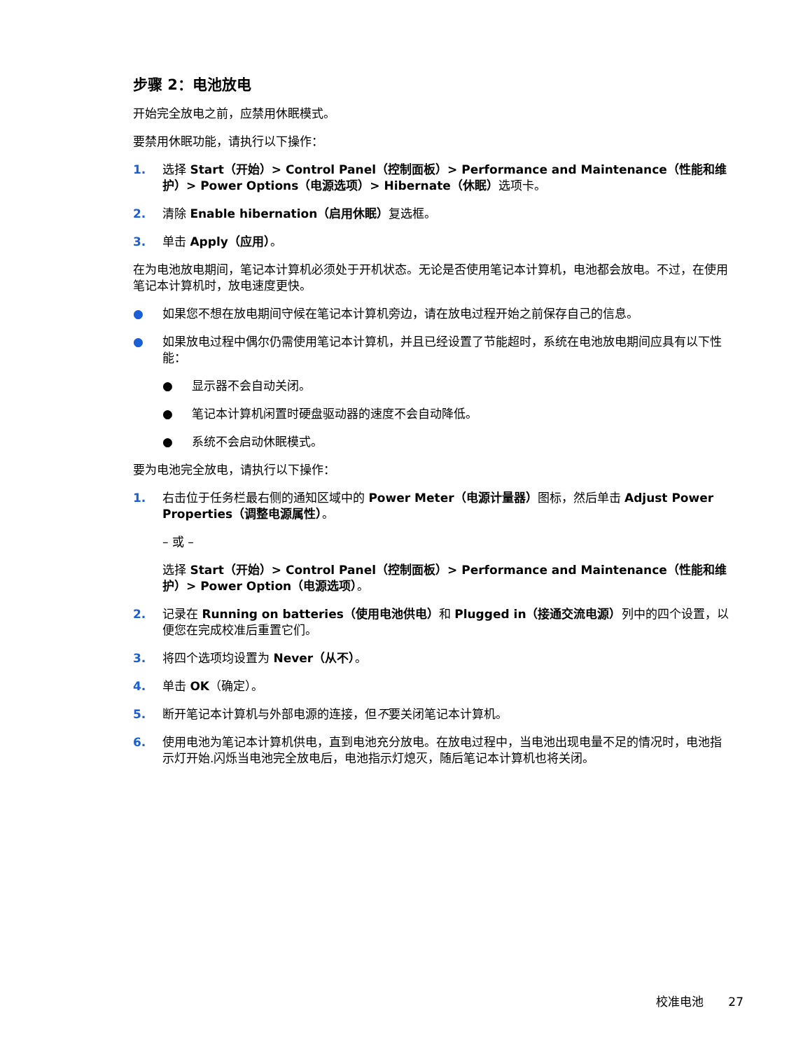步骤 2：电池放电
开始完全放电之前，应禁用休眠模式。
要禁用休眠功能，请执行以下操作：
1. 选择 Start（开始）> Control Panel（控制面板）> Performance and Maintenance（性能和维护）> Power Options（电源选项）> Hibernate（休眠）选项卡。
2. 清除 Enable hibernation（启用休眠）复选框。
3. 单击 Apply（应用）。
在为电池放电期间，笔记本计算机必须处于开机状态。无论是否使用笔记本计算机，电池都会放电。不过，在使用笔记本计算机时，放电速度更快。
● 如果您不想在放电期间守候在笔记本计算机旁边，请在放电过程开始之前保存自己的信息。
● 如果放电过程中偶尔仍需使用笔记本计算机，并且已经设置了节能超时，系统在电池放电期间应具有以下性能：
● 显示器不会自动关闭。
● 笔记本计算机闲置时硬盘驱动器的速度不会自动降低。
● 系统不会启动休眠模式。
要为电池完全放电，请执行以下操作：
1. 右击位于任务栏最右侧的通知区域中的 Power Meter（电源计量器）图标，然后单击 Adjust Power Properties（调整电源属性）。
– 或 –
选择 Start（开始）> Control Panel（控制面板）> Performance and Maintenance（性能和维护）> Power Option（电源选项）。
2. 记录在 Running on batteries（使用电池供电）和 Plugged in（接通交流电源）列中的四个设置，以便您在完成校准后重置它们。
3. 将四个选项均设置为 Never（从不）。
4. 单击 OK（确定）。
5. 断开笔记本计算机与外部电源的连接，但不要关闭笔记本计算机。
6. 使用电池为笔记本计算机供电，直到电池充分放电。在放电过程中，当电池出现电量不足的情况时，电池指示灯开始.闪烁当电池完全放电后，电池指示灯熄灭，随后笔记本计算机也将关闭。
校准电池 27